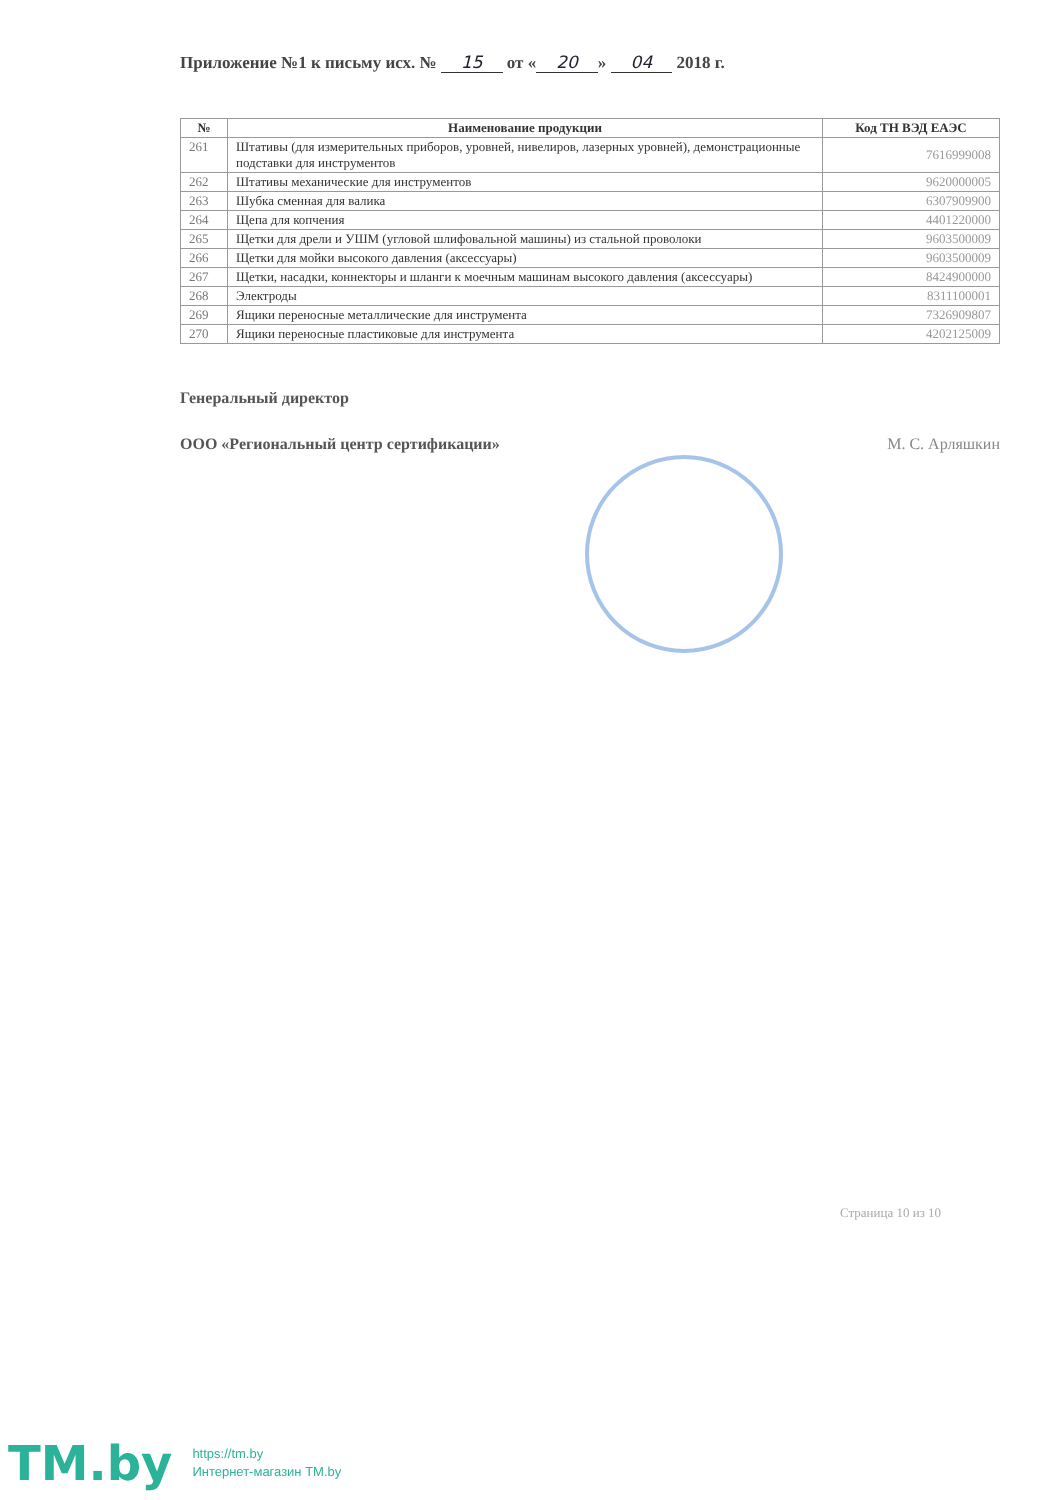Приложение №1 к письму исх. № 15 от « 20 » 04 2018 г.
| № | Наименование продукции | Код ТН ВЭД ЕАЭС |
| --- | --- | --- |
| 261 | Штативы (для измерительных приборов, уровней, нивелиров, лазерных уровней), демонстрационные подставки для инструментов | 7616999008 |
| 262 | Штативы механические для инструментов | 9620000005 |
| 263 | Шубка сменная для валика | 6307909900 |
| 264 | Щепа для копчения | 4401220000 |
| 265 | Щетки для дрели и УШМ (угловой шлифовальной машины) из стальной проволоки | 9603500009 |
| 266 | Щетки для мойки высокого давления (аксессуары) | 9603500009 |
| 267 | Щетки, насадки, коннекторы и шланги к моечным машинам высокого давления (аксессуары) | 8424900000 |
| 268 | Электроды | 8311100001 |
| 269 | Ящики переносные металлические для инструмента | 7326909807 |
| 270 | Ящики переносные пластиковые для инструмента | 4202125009 |
Генеральный директор
ООО «Региональный центр сертификации» М. С. Арляшкин
Страница 10 из 10
TM.by
https://tm.by
Интернет-магазин TM.by